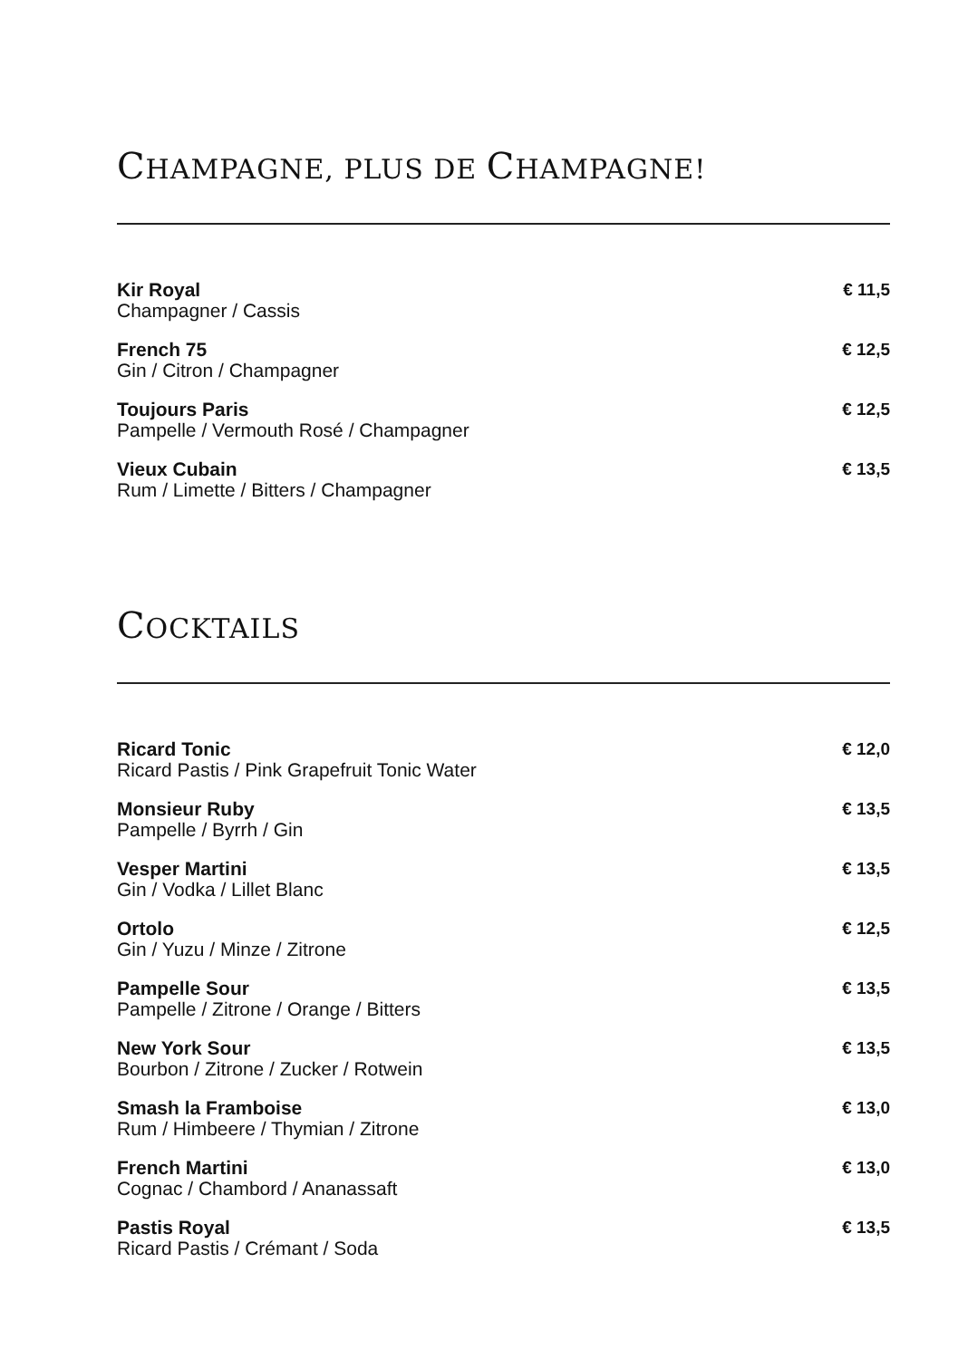CHAMPAGNE, PLUS DE CHAMPAGNE!
Kir Royal
Champagner / Cassis
€ 11,5
French 75
Gin / Citron / Champagner
€ 12,5
Toujours Paris
Pampelle / Vermouth Rosé / Champagner
€ 12,5
Vieux Cubain
Rum / Limette / Bitters / Champagner
€ 13,5
COCKTAILS
Ricard Tonic
Ricard Pastis / Pink Grapefruit Tonic Water
€ 12,0
Monsieur Ruby
Pampelle / Byrrh / Gin
€ 13,5
Vesper Martini
Gin / Vodka / Lillet Blanc
€ 13,5
Ortolo
Gin / Yuzu / Minze / Zitrone
€ 12,5
Pampelle Sour
Pampelle / Zitrone / Orange / Bitters
€ 13,5
New York Sour
Bourbon / Zitrone / Zucker / Rotwein
€ 13,5
Smash la Framboise
Rum / Himbeere / Thymian / Zitrone
€ 13,0
French Martini
Cognac / Chambord / Ananassaft
€ 13,0
Pastis Royal
Ricard Pastis / Crémant / Soda
€ 13,5